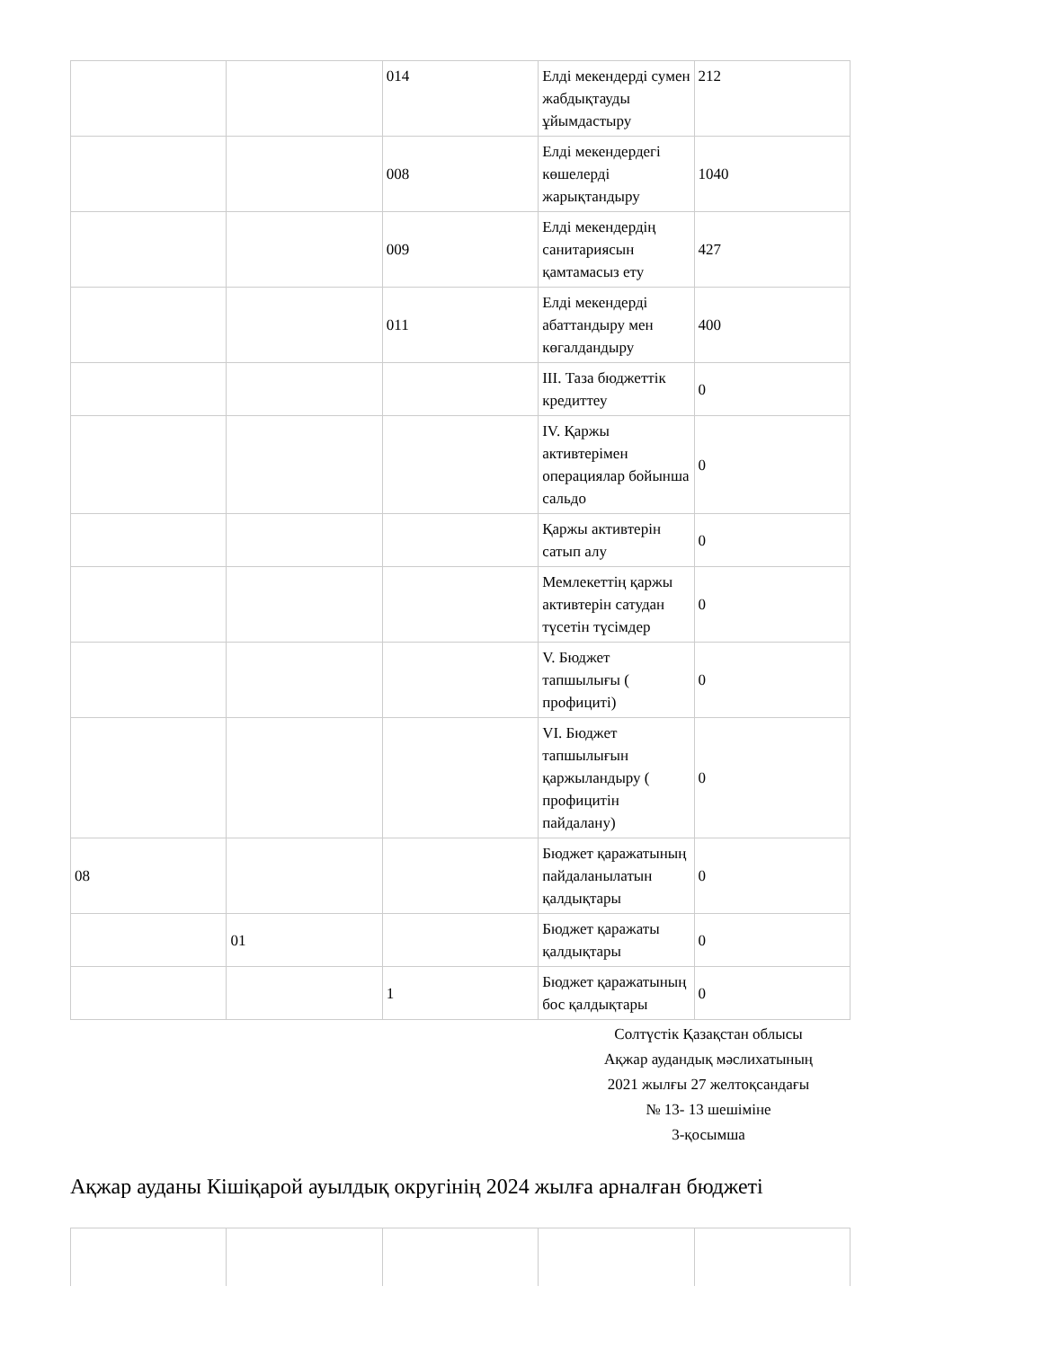| | | 014 | Елді мекендерді сумен жабдықтауды ұйымдастыру | 212 |
| | | 008 | Елді мекендердегі көшелерді жарықтандыру | 1040 |
| | | 009 | Елді мекендердің санитариясын қамтамасыз ету | 427 |
| | | 011 | Елді мекендерді абаттандыру мен көгалдандыру | 400 |
| | | | III. Таза бюджеттік кредиттеу | 0 |
| | | | IV. Қаржы активтерімен операциялар бойынша сальдо | 0 |
| | | | Қаржы активтерін сатып алу | 0 |
| | | | Мемлекеттің қаржы активтерін сатудан түсетін түсімдер | 0 |
| | | | V. Бюджет тапшылығы ( профициті) | 0 |
| | | | VI. Бюджет тапшылығын қаржыландыру ( профицитін пайдалану) | 0 |
| 08 | | | Бюджет қаражатының пайдаланылатын қалдықтары | 0 |
| | 01 | | Бюджет қаражаты қалдықтары | 0 |
| | | 1 | Бюджет қаражатының бос қалдықтары | 0 |
Солтүстік Қазақстан облысы
Ақжар аудандық мәслихатының
2021 жылғы 27 желтоқсандағы
№ 13- 13 шешіміне
3-қосымша
Ақжар ауданы Кішіқарой ауылдық округінің 2024 жылға арналған бюджеті